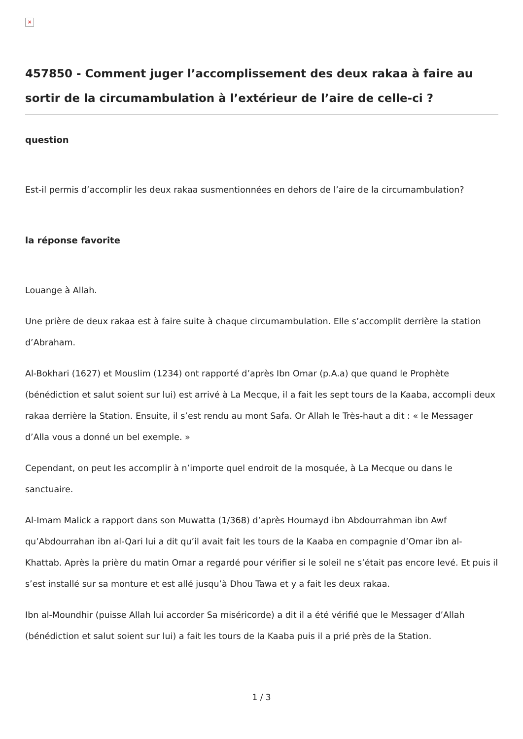×
457850 - Comment juger l’accomplissement des deux rakaa à faire au sortir de la circumambulation à l’extérieur de l’aire de celle-ci ?
question
Est-il permis d’accomplir les deux rakaa susmentionnées en dehors de l’aire de la circumambulation?
la réponse favorite
Louange à Allah.
Une prière de deux rakaa est à faire suite à chaque circumambulation. Elle s’accomplit derrière la station d’Abraham.
Al-Bokhari (1627) et Mouslim (1234) ont rapporté d’après Ibn Omar (p.A.a) que quand le Prophète (bénédiction et salut soient sur lui) est arrivé à La Mecque, il a fait les sept tours de la Kaaba, accompli deux rakaa derrière la Station. Ensuite, il s’est rendu au mont Safa. Or Allah le Très-haut a dit : « le Messager d’Alla vous a donné un bel exemple. »
Cependant, on peut les accomplir à n’importe quel endroit de la mosquée, à La Mecque ou dans le sanctuaire.
Al-Imam Malick a rapport dans son Muwatta (1/368) d’après Houmayd ibn Abdourrahman ibn Awf qu’Abdourrahan ibn al-Qari lui a dit qu’il avait fait les tours de la Kaaba en compagnie d’Omar ibn al-Khattab. Après la prière du matin Omar a regardé pour vérifier si le soleil ne s’était pas encore levé. Et puis il s’est installé sur sa monture et est allé jusqu’à Dhou Tawa et y a fait les deux rakaa.
Ibn al-Moundhir (puisse Allah lui accorder Sa miséricorde) a dit il a été vérifié que le Messager d’Allah (bénédiction et salut soient sur lui) a fait les tours de la Kaaba puis il a prié près de la Station.
1 / 3